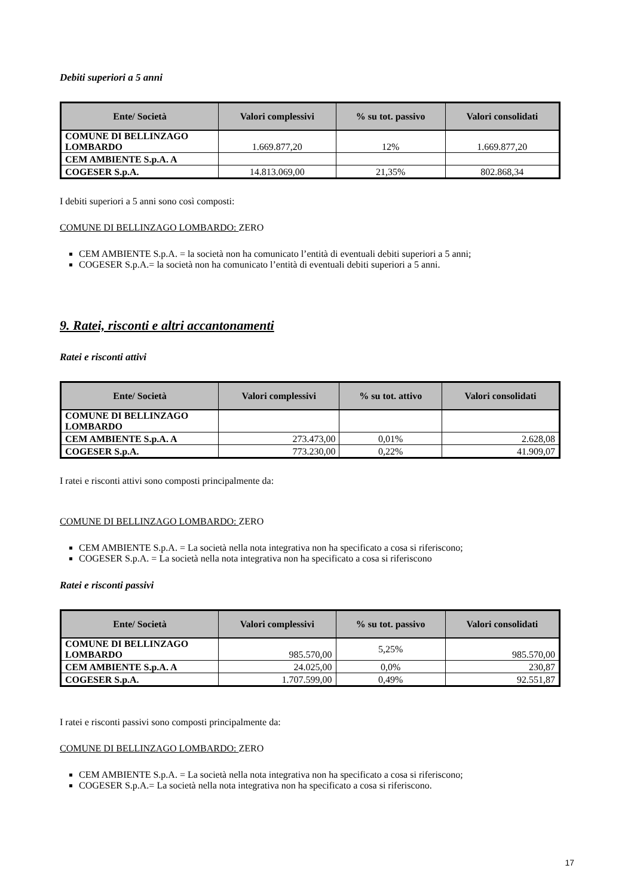Debiti superiori a 5 anni
| Ente/ Società | Valori complessivi | % su tot. passivo | Valori consolidati |
| --- | --- | --- | --- |
| COMUNE DI BELLINZAGO LOMBARDO | 1.669.877,20 | 12% | 1.669.877,20 |
| CEM AMBIENTE S.p.A. A | | | |
| COGESER S.p.A. | 14.813.069,00 | 21,35% | 802.868,34 |
I debiti superiori a 5 anni sono così composti:
COMUNE DI BELLINZAGO LOMBARDO: ZERO
CEM AMBIENTE S.p.A. = la società non ha comunicato l’entità di eventuali debiti superiori a 5 anni;
COGESER S.p.A.= la società non ha comunicato l’entità di eventuali debiti superiori a 5 anni.
9. Ratei, risconti e altri accantonamenti
Ratei e risconti attivi
| Ente/ Società | Valori complessivi | % su tot. attivo | Valori consolidati |
| --- | --- | --- | --- |
| COMUNE DI BELLINZAGO LOMBARDO | | | |
| CEM AMBIENTE S.p.A. A | 273.473,00 | 0,01% | 2.628,08 |
| COGESER S.p.A. | 773.230,00 | 0,22% | 41.909,07 |
I ratei e risconti attivi sono composti principalmente da:
COMUNE DI BELLINZAGO LOMBARDO: ZERO
CEM AMBIENTE S.p.A. = La società nella nota integrativa non ha specificato a cosa si riferiscono;
COGESER S.p.A. = La società nella nota integrativa non ha specificato a cosa si riferiscono
Ratei e risconti passivi
| Ente/ Società | Valori complessivi | % su tot. passivo | Valori consolidati |
| --- | --- | --- | --- |
| COMUNE DI BELLINZAGO LOMBARDO | 985.570,00 | 5,25% | 985.570,00 |
| CEM AMBIENTE S.p.A. A | 24.025,00 | 0,0% | 230,87 |
| COGESER S.p.A. | 1.707.599,00 | 0,49% | 92.551,87 |
I ratei e risconti passivi sono composti principalmente da:
COMUNE DI BELLINZAGO LOMBARDO: ZERO
CEM AMBIENTE S.p.A. = La società nella nota integrativa non ha specificato a cosa si riferiscono;
COGESER S.p.A.= La società nella nota integrativa non ha specificato a cosa si riferiscono.
17